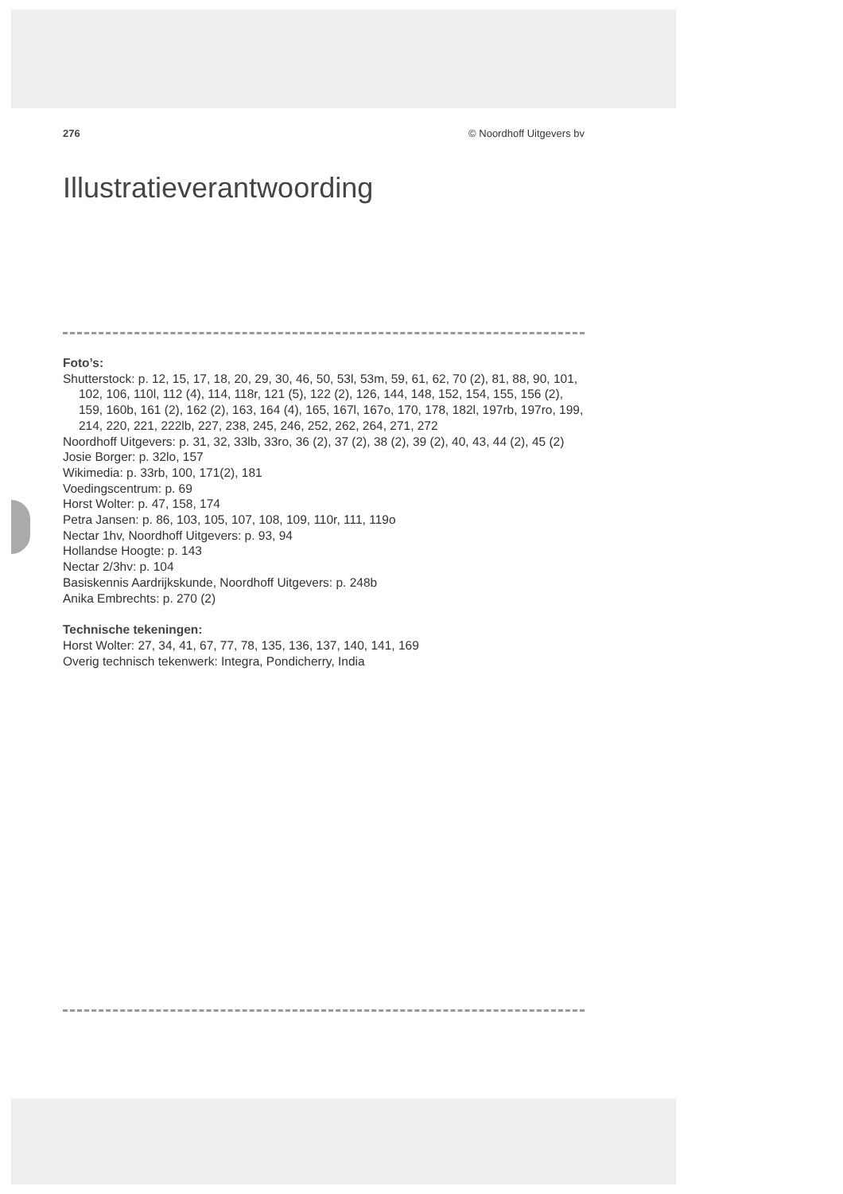276 © Noordhoff Uitgevers bv
Illustratieverantwoording
Foto’s:
Shutterstock: p. 12, 15, 17, 18, 20, 29, 30, 46, 50, 53l, 53m, 59, 61, 62, 70 (2), 81, 88, 90, 101, 102, 106, 110l, 112 (4), 114, 118r, 121 (5), 122 (2), 126, 144, 148, 152, 154, 155, 156 (2), 159, 160b, 161 (2), 162 (2), 163, 164 (4), 165, 167l, 167o, 170, 178, 182l, 197rb, 197ro, 199, 214, 220, 221, 222lb, 227, 238, 245, 246, 252, 262, 264, 271, 272
Noordhoff Uitgevers: p. 31, 32, 33lb, 33ro, 36 (2), 37 (2), 38 (2), 39 (2), 40, 43, 44 (2), 45 (2)
Josie Borger: p. 32lo, 157
Wikimedia: p. 33rb, 100, 171(2), 181
Voedingscentrum: p. 69
Horst Wolter: p. 47, 158, 174
Petra Jansen: p. 86, 103, 105, 107, 108, 109, 110r, 111, 119o
Nectar 1hv, Noordhoff Uitgevers: p. 93, 94
Hollandse Hoogte: p. 143
Nectar 2/3hv: p. 104
Basiskennis Aardrijkskunde, Noordhoff Uitgevers: p. 248b
Anika Embrechts: p. 270 (2)
Technische tekeningen:
Horst Wolter: 27, 34, 41, 67, 77, 78, 135, 136, 137, 140, 141, 169
Overig technisch tekenwerk: Integra, Pondicherry, India